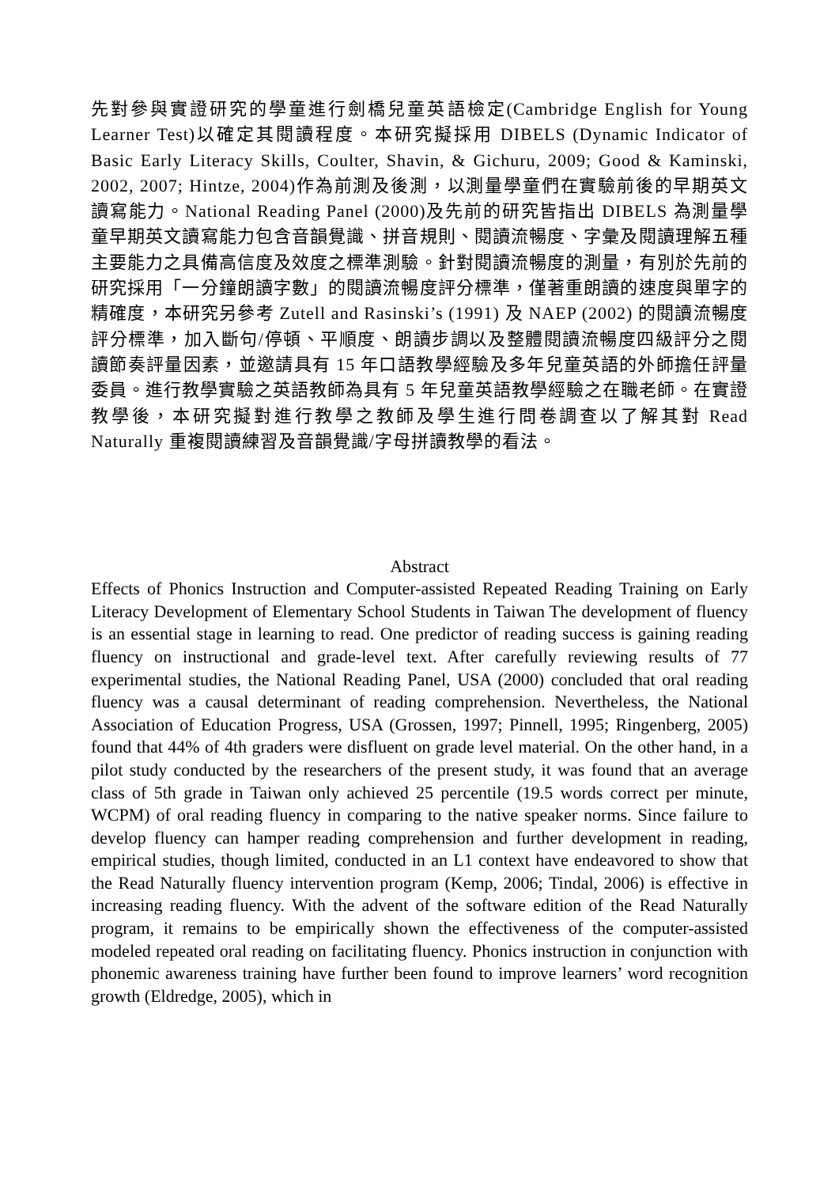先對參與實證研究的學童進行劍橋兒童英語檢定(Cambridge English for Young Learner Test)以確定其閱讀程度。本研究擬採用 DIBELS (Dynamic Indicator of Basic Early Literacy Skills, Coulter, Shavin, & Gichuru, 2009; Good & Kaminski, 2002, 2007; Hintze, 2004)作為前測及後測，以測量學童們在實驗前後的早期英文讀寫能力。National Reading Panel (2000)及先前的研究皆指出 DIBELS 為測量學童早期英文讀寫能力包含音韻覺識、拼音規則、閱讀流暢度、字彙及閱讀理解五種主要能力之具備高信度及效度之標準測驗。針對閱讀流暢度的測量，有別於先前的研究採用「一分鐘朗讀字數」的閱讀流暢度評分標準，僅著重朗讀的速度與單字的精確度，本研究另參考 Zutell and Rasinski’s (1991) 及 NAEP (2002) 的閱讀流暢度評分標準，加入斷句/停頓、平順度、朗讀步調以及整體閱讀流暢度四級評分之閱讀節奏評量因素，並邀請具有 15 年口語教學經驗及多年兒童英語的外師擔任評量委員。進行教學實驗之英語教師為具有 5 年兒童英語教學經驗之在職老師。在實證教學後，本研究擬對進行教學之教師及學生進行問卷調查以了解其對 Read Naturally 重複閱讀練習及音韻覺識/字母拼讀教學的看法。
Abstract
Effects of Phonics Instruction and Computer-assisted Repeated Reading Training on Early Literacy Development of Elementary School Students in Taiwan The development of fluency is an essential stage in learning to read. One predictor of reading success is gaining reading fluency on instructional and grade-level text. After carefully reviewing results of 77 experimental studies, the National Reading Panel, USA (2000) concluded that oral reading fluency was a causal determinant of reading comprehension. Nevertheless, the National Association of Education Progress, USA (Grossen, 1997; Pinnell, 1995; Ringenberg, 2005) found that 44% of 4th graders were disfluent on grade level material. On the other hand, in a pilot study conducted by the researchers of the present study, it was found that an average class of 5th grade in Taiwan only achieved 25 percentile (19.5 words correct per minute, WCPM) of oral reading fluency in comparing to the native speaker norms. Since failure to develop fluency can hamper reading comprehension and further development in reading, empirical studies, though limited, conducted in an L1 context have endeavored to show that the Read Naturally fluency intervention program (Kemp, 2006; Tindal, 2006) is effective in increasing reading fluency. With the advent of the software edition of the Read Naturally program, it remains to be empirically shown the effectiveness of the computer-assisted modeled repeated oral reading on facilitating fluency. Phonics instruction in conjunction with phonemic awareness training have further been found to improve learners’ word recognition growth (Eldredge, 2005), which in